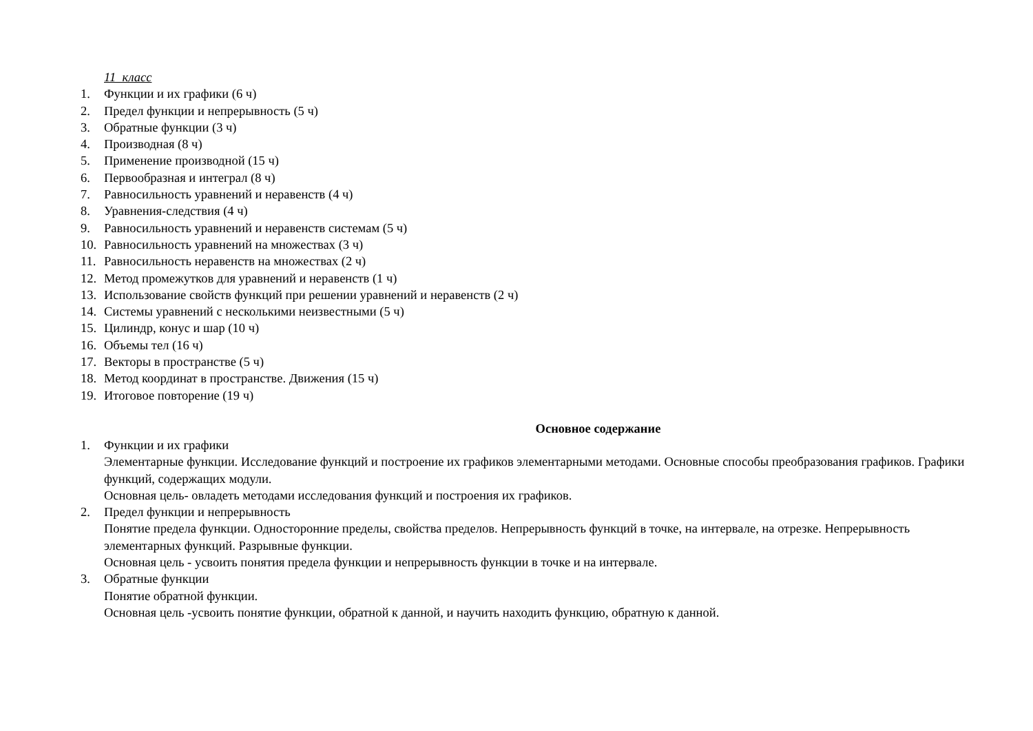11 класс
1. Функции и их графики (6 ч)
2. Предел функции и непрерывность (5 ч)
3. Обратные функции (3 ч)
4. Производная (8 ч)
5. Применение производной (15 ч)
6. Первообразная и интеграл (8 ч)
7. Равносильность уравнений и неравенств (4 ч)
8. Уравнения-следствия (4 ч)
9. Равносильность уравнений и неравенств системам (5 ч)
10. Равносильность уравнений на множествах (3 ч)
11. Равносильность неравенств на множествах (2 ч)
12. Метод промежутков для уравнений и неравенств (1 ч)
13. Использование свойств функций при решении уравнений и неравенств (2 ч)
14. Системы уравнений с несколькими неизвестными (5 ч)
15. Цилиндр, конус и шар (10 ч)
16. Объемы тел (16 ч)
17. Векторы в пространстве (5 ч)
18. Метод координат в пространстве. Движения (15 ч)
19. Итоговое повторение (19 ч)
Основное содержание
1. Функции и их графики
Элементарные функции. Исследование функций и построение их графиков элементарными методами. Основные способы преобразования графиков. Графики функций, содержащих модули.
Основная цель- овладеть методами исследования функций и построения их графиков.
2. Предел функции и непрерывность
Понятие предела функции. Односторонние пределы, свойства пределов. Непрерывность функций в точке, на интервале, на отрезке. Непрерывность элементарных функций. Разрывные функции.
Основная цель - усвоить понятия предела функции и непрерывность функции в точке и на интервале.
3. Обратные функции
Понятие обратной функции.
Основная цель -усвоить понятие функции, обратной к данной, и научить находить функцию, обратную к данной.